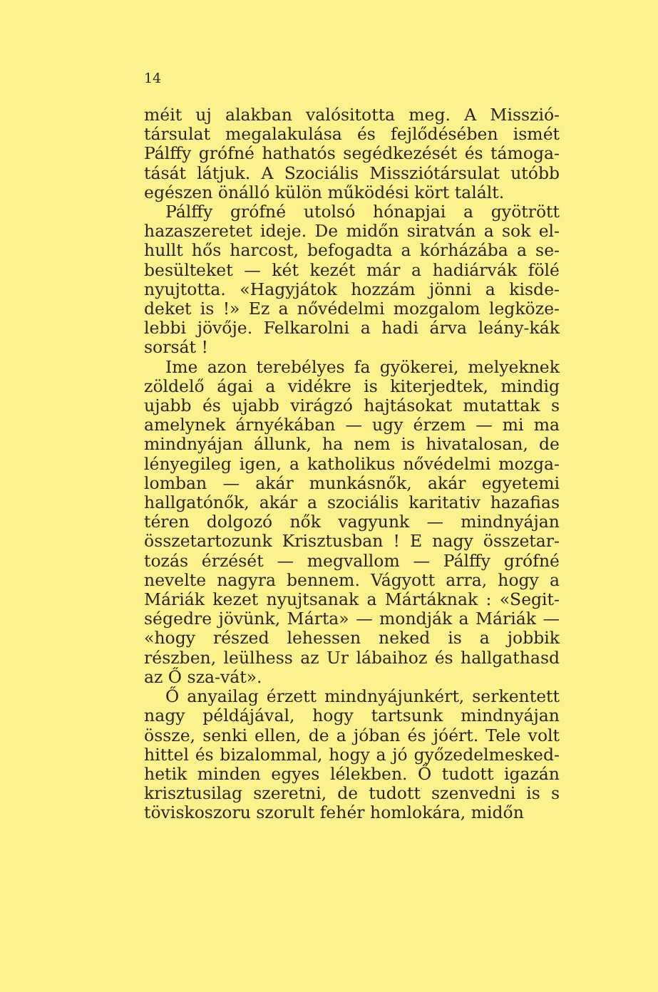14
méit uj alakban valósitotta meg. A Misszió-társulat megalakulása és fejlődésében ismét Pálffy grófné hathatós segédkezését és támoga-tását látjuk. A Szociális Missziótársulat utóbb egészen önálló külön működési kört talált.
Pálffy grófné utolsó hónapjai a gyötrött hazaszeretet ideje. De midőn siratván a sok el-hullt hős harcost, befogadta a kórházába a se-besülteket — két kezét már a hadiárvák fölé nyujtotta. «Hagyjátok hozzám jönni a kisde-deket is !» Ez a nővédelmi mozgalom legköze-lebbi jövője. Felkarolni a hadi árva leány-kák sorsát !
Ime azon terebélyes fa gyökerei, melyeknek zöldelő ágai a vidékre is kiterjedtek, mindig ujabb és ujabb virágzó hajtásokat mutattak s amelynek árnyékában — ugy érzem — mi ma mindnyájan állunk, ha nem is hivatalosan, de lényegileg igen, a katholikus nővédelmi mozga-lomban — akár munkásnők, akár egyetemi hallgatónők, akár a szociális karitativ hazafias téren dolgozó nők vagyunk — mindnyájan összetartozunk Krisztusban ! E nagy összetar-tozás érzését — megvallom — Pálffy grófné nevelte nagyra bennem. Vágyott arra, hogy a Máriák kezet nyujtsanak a Mártáknak : «Segit-ségedre jövünk, Márta» — mondják a Máriák — «hogy részed lehessen neked is a jobbik részben, leülhess az Ur lábaihoz és hallgathasd az Ő sza-vát».
Ő anyailag érzett mindnyájunkért, serkentett nagy példájával, hogy tartsunk mindnyájan össze, senki ellen, de a jóban és jóért. Tele volt hittel és bizalommal, hogy a jó győzedelmesked-hetik minden egyes lélekben. Ő tudott igazán krisztusilag szeretni, de tudott szenvedni is s töviskoszoru szorult fehér homlokára, midőn